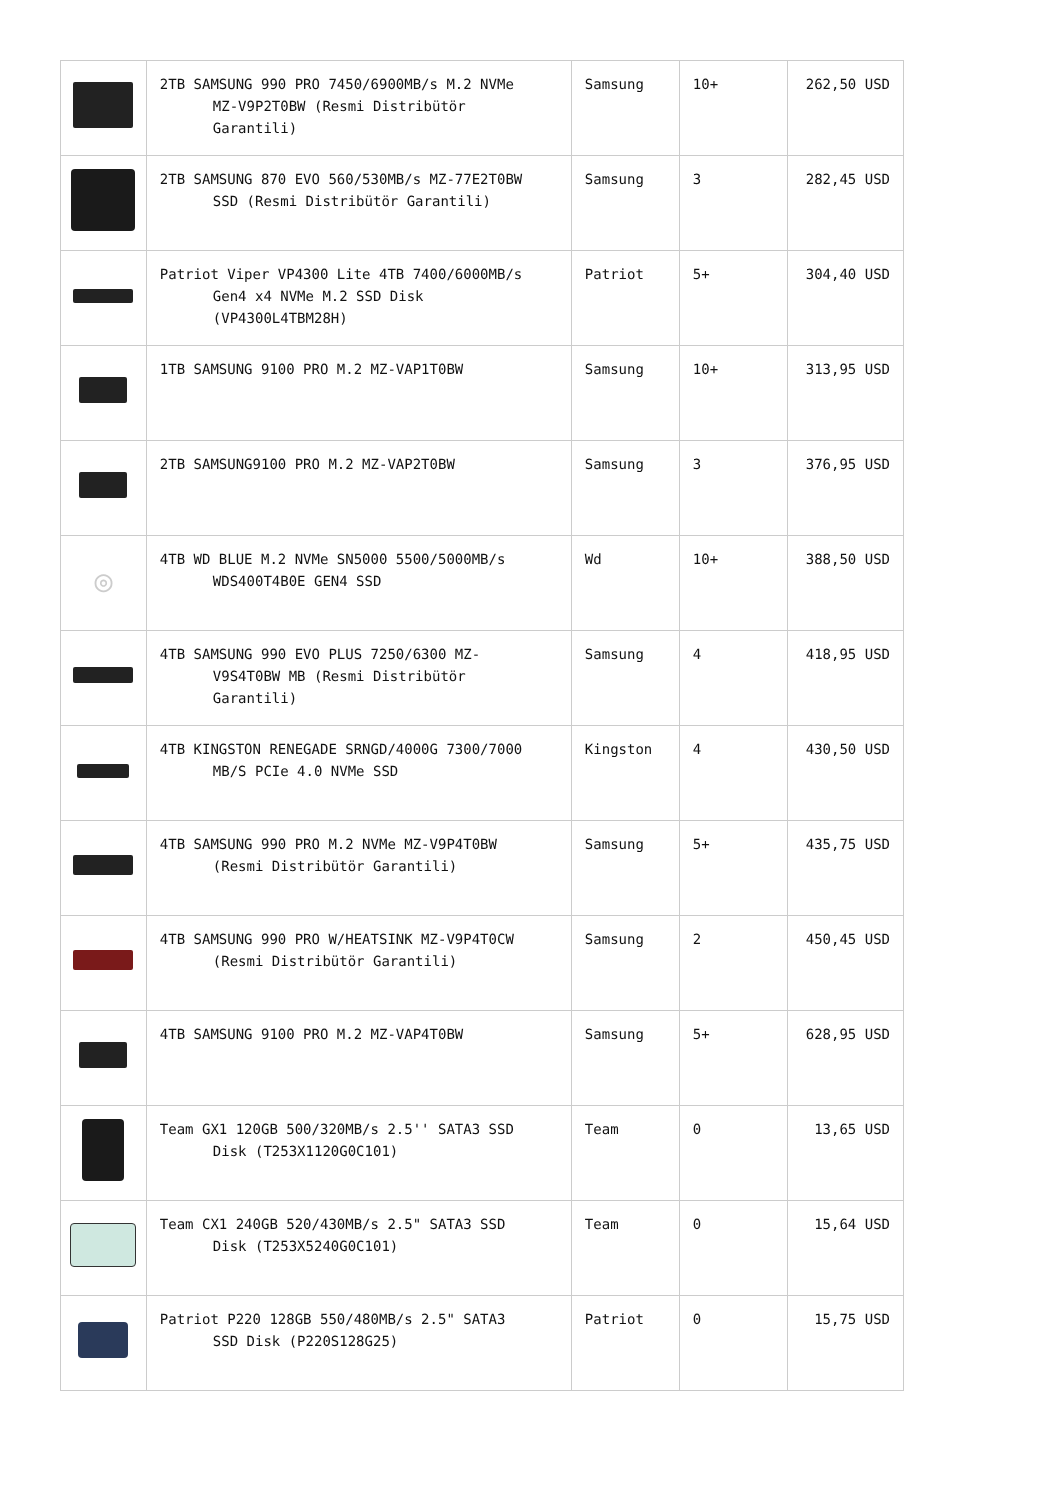| | 2TB SAMSUNG 990 PRO 7450/6900MB/s M.2 NVMe MZ-V9P2T0BW (Resmi Distribütör Garantili) | Samsung | 10+ | 262,50 USD |
| | 2TB SAMSUNG 870 EVO 560/530MB/s MZ-77E2T0BW SSD (Resmi Distribütör Garantili) | Samsung | 3 | 282,45 USD |
| | Patriot Viper VP4300 Lite 4TB 7400/6000MB/s Gen4 x4 NVMe M.2 SSD Disk (VP4300L4TBM28H) | Patriot | 5+ | 304,40 USD |
| | 1TB SAMSUNG 9100 PRO M.2 MZ-VAP1T0BW | Samsung | 10+ | 313,95 USD |
| | 2TB SAMSUNG9100 PRO M.2 MZ-VAP2T0BW | Samsung | 3 | 376,95 USD |
| ◎ | 4TB WD BLUE M.2 NVMe SN5000 5500/5000MB/s WDS400T4B0E GEN4 SSD | Wd | 10+ | 388,50 USD |
| | 4TB SAMSUNG 990 EVO PLUS 7250/6300 MZ- V9S4T0BW MB (Resmi Distribütör Garantili) | Samsung | 4 | 418,95 USD |
| | 4TB KINGSTON RENEGADE SRNGD/4000G 7300/7000 MB/S PCIe 4.0 NVMe SSD | Kingston | 4 | 430,50 USD |
| | 4TB SAMSUNG 990 PRO M.2 NVMe MZ-V9P4T0BW (Resmi Distribütör Garantili) | Samsung | 5+ | 435,75 USD |
| | 4TB SAMSUNG 990 PRO W/HEATSINK MZ-V9P4T0CW (Resmi Distribütör Garantili) | Samsung | 2 | 450,45 USD |
| | 4TB SAMSUNG 9100 PRO M.2 MZ-VAP4T0BW | Samsung | 5+ | 628,95 USD |
| | Team GX1 120GB 500/320MB/s 2.5'' SATA3 SSD Disk (T253X1120G0C101) | Team | 0 | 13,65 USD |
| | Team CX1 240GB 520/430MB/s 2.5" SATA3 SSD Disk (T253X5240G0C101) | Team | 0 | 15,64 USD |
| | Patriot P220 128GB 550/480MB/s 2.5" SATA3 SSD Disk (P220S128G25) | Patriot | 0 | 15,75 USD |